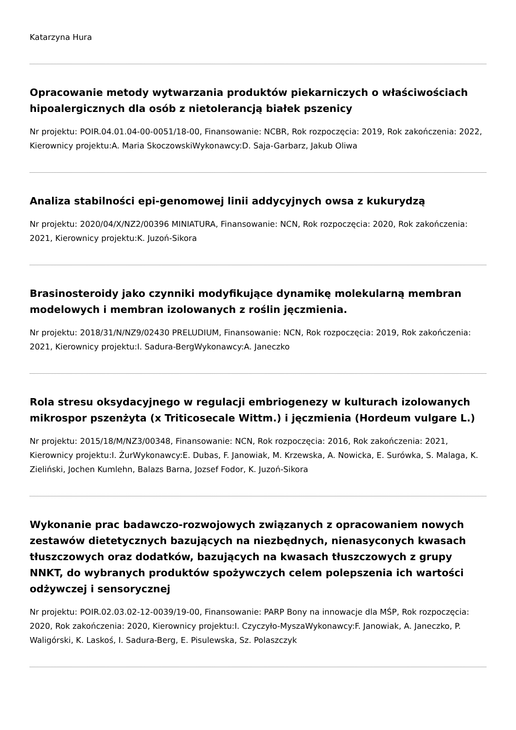Katarzyna Hura
Opracowanie metody wytwarzania produktów piekarniczych o właściwościach hipoalergicznych dla osób z nietolerancją białek pszenicy
Nr projektu: POIR.04.01.04-00-0051/18-00, Finansowanie: NCBR, Rok rozpoczęcia: 2019, Rok zakończenia: 2022, Kierownicy projektu:A. Maria SkoczowskiWykonawcy:D. Saja-Garbarz, Jakub Oliwa
Analiza stabilności epi-genomowej linii addycyjnych owsa z kukurydzą
Nr projektu: 2020/04/X/NZ2/00396 MINIATURA, Finansowanie: NCN, Rok rozpoczęcia: 2020, Rok zakończenia: 2021, Kierownicy projektu:K. Juzoń-Sikora
Brasinosteroidy jako czynniki modyfikujące dynamikę molekularną membran modelowych i membran izolowanych z roślin jęczmienia.
Nr projektu: 2018/31/N/NZ9/02430 PRELUDIUM, Finansowanie: NCN, Rok rozpoczęcia: 2019, Rok zakończenia: 2021, Kierownicy projektu:I. Sadura-BergWykonawcy:A. Janeczko
Rola stresu oksydacyjnego w regulacji embriogenezy w kulturach izolowanych mikrospor pszenżyta (x Triticosecale Wittm.) i jęczmienia (Hordeum vulgare L.)
Nr projektu: 2015/18/M/NZ3/00348, Finansowanie: NCN, Rok rozpoczęcia: 2016, Rok zakończenia: 2021, Kierownicy projektu:I. ŻurWykonawcy:E. Dubas, F. Janowiak, M. Krzewska, A. Nowicka, E. Surówka, S. Malaga, K. Zieliński, Jochen Kumlehn, Balazs Barna, Jozsef Fodor, K. Juzoń-Sikora
Wykonanie prac badawczo-rozwojowych związanych z opracowaniem nowych zestawów dietetycznych bazujących na niezbędnych, nienasyconych kwasach tłuszczowych oraz dodatków, bazujących na kwasach tłuszczowych z grupy NNKT, do wybranych produktów spożywczych celem polepszenia ich wartości odżywczej i sensorycznej
Nr projektu: POIR.02.03.02-12-0039/19-00, Finansowanie: PARP Bony na innowacje dla MŚP, Rok rozpoczęcia: 2020, Rok zakończenia: 2020, Kierownicy projektu:I. Czyczyło-MyszaWykonawcy:F. Janowiak, A. Janeczko, P. Waligórski, K. Laskoś, I. Sadura-Berg, E. Pisulewska, Sz. Polaszczyk